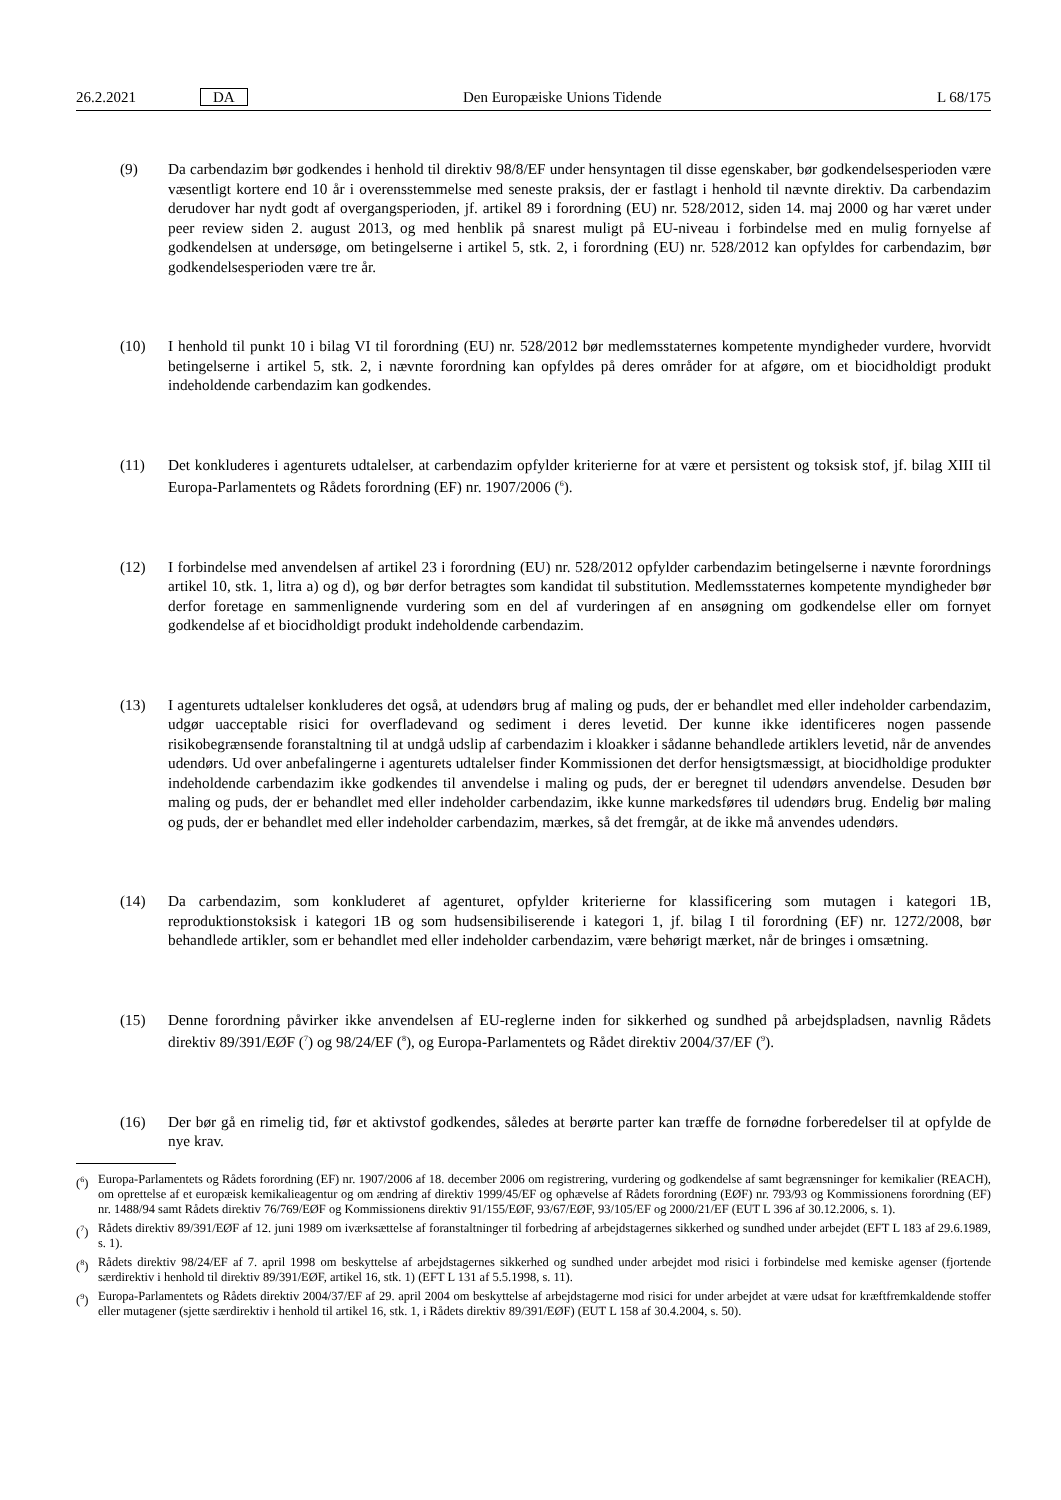26.2.2021 DA Den Europæiske Unions Tidende L 68/175
(9) Da carbendazim bør godkendes i henhold til direktiv 98/8/EF under hensyntagen til disse egenskaber, bør godkendelsesperioden være væsentligt kortere end 10 år i overensstemmelse med seneste praksis, der er fastlagt i henhold til nævnte direktiv. Da carbendazim derudover har nydt godt af overgangsperioden, jf. artikel 89 i forordning (EU) nr. 528/2012, siden 14. maj 2000 og har været under peer review siden 2. august 2013, og med henblik på snarest muligt på EU-niveau i forbindelse med en mulig fornyelse af godkendelsen at undersøge, om betingelserne i artikel 5, stk. 2, i forordning (EU) nr. 528/2012 kan opfyldes for carbendazim, bør godkendelses­perioden være tre år.
(10) I henhold til punkt 10 i bilag VI til forordning (EU) nr. 528/2012 bør medlemsstaternes kompetente myndigheder vurdere, hvorvidt betingelserne i artikel 5, stk. 2, i nævnte forordning kan opfyldes på deres områder for at afgøre, om et biocidholdigt produkt indeholdende carbendazim kan godkendes.
(11) Det konkluderes i agenturets udtalelser, at carbendazim opfylder kriterierne for at være et persistent og toksisk stof, jf. bilag XIII til Europa-Parlamentets og Rådets forordning (EF) nr. 1907/2006 (<sup>6</sup>).
(12) I forbindelse med anvendelsen af artikel 23 i forordning (EU) nr. 528/2012 opfylder carbendazim betingelserne i nævnte forordnings artikel 10, stk. 1, litra a) og d), og bør derfor betragtes som kandidat til substitution. Medlemsstaternes kompetente myndigheder bør derfor foretage en sammenlignende vurdering som en del af vurderingen af en ansøgning om godkendelse eller om fornyet godkendelse af et biocidholdigt produkt indeholdende carbendazim.
(13) I agenturets udtalelser konkluderes det også, at udendørs brug af maling og puds, der er behandlet med eller indeholder carbendazim, udgør uacceptable risici for overfladevand og sediment i deres levetid. Der kunne ikke identificeres nogen passende risikobegrænsende foranstaltning til at undgå udslip af carbendazim i kloakker i sådanne behandlede artiklers levetid, når de anvendes udendørs. Ud over anbefalingerne i agenturets udtalelser finder Kommissionen det derfor hensigtsmæssigt, at biocidholdige produkter indeholdende carbendazim ikke godkendes til anvendelse i maling og puds, der er beregnet til udendørs anvendelse. Desuden bør maling og puds, der er behandlet med eller indeholder carbendazim, ikke kunne markedsføres til udendørs brug. Endelig bør maling og puds, der er behandlet med eller indeholder carbendazim, mærkes, så det fremgår, at de ikke må anvendes udendørs.
(14) Da carbendazim, som konkluderet af agenturet, opfylder kriterierne for klassificering som mutagen i kategori 1B, reproduktionstoksisk i kategori 1B og som hudsensibiliserende i kategori 1, jf. bilag I til forordning (EF) nr. 1272/2008, bør behandlede artikler, som er behandlet med eller indeholder carbendazim, være behørigt mærket, når de bringes i omsætning.
(15) Denne forordning påvirker ikke anvendelsen af EU-reglerne inden for sikkerhed og sundhed på arbejdspladsen, navnlig Rådets direktiv 89/391/EØF (<sup>7</sup>) og 98/24/EF (<sup>8</sup>), og Europa-Parlamentets og Rådet direktiv 2004/37/EF (<sup>9</sup>).
(16) Der bør gå en rimelig tid, før et aktivstof godkendes, således at berørte parter kan træffe de fornødne forberedelser til at opfylde de nye krav.
(<sup>6</sup>) Europa-Parlamentets og Rådets forordning (EF) nr. 1907/2006 af 18. december 2006 om registrering, vurdering og godkendelse af samt begrænsninger for kemikalier (REACH), om oprettelse af et europæisk kemikalieagentur og om ændring af direktiv 1999/45/EF og ophævelse af Rådets forordning (EØF) nr. 793/93 og Kommissionens forordning (EF) nr. 1488/94 samt Rådets direktiv 76/769/EØF og Kommissionens direktiv 91/155/EØF, 93/67/EØF, 93/105/EF og 2000/21/EF (EUT L 396 af 30.12.2006, s. 1).
(<sup>7</sup>) Rådets direktiv 89/391/EØF af 12. juni 1989 om iværksættelse af foranstaltninger til forbedring af arbejdstagernes sikkerhed og sundhed under arbejdet (EFT L 183 af 29.6.1989, s. 1).
(<sup>8</sup>) Rådets direktiv 98/24/EF af 7. april 1998 om beskyttelse af arbejdstagernes sikkerhed og sundhed under arbejdet mod risici i forbindelse med kemiske agenser (fjortende særdirektiv i henhold til direktiv 89/391/EØF, artikel 16, stk. 1) (EFT L 131 af 5.5.1998, s. 11).
(<sup>9</sup>) Europa-Parlamentets og Rådets direktiv 2004/37/EF af 29. april 2004 om beskyttelse af arbejdstagerne mod risici for under arbejdet at være udsat for kræftfremkaldende stoffer eller mutagener (sjette særdirektiv i henhold til artikel 16, stk. 1, i Rådets direktiv 89/391/EØF) (EUT L 158 af 30.4.2004, s. 50).